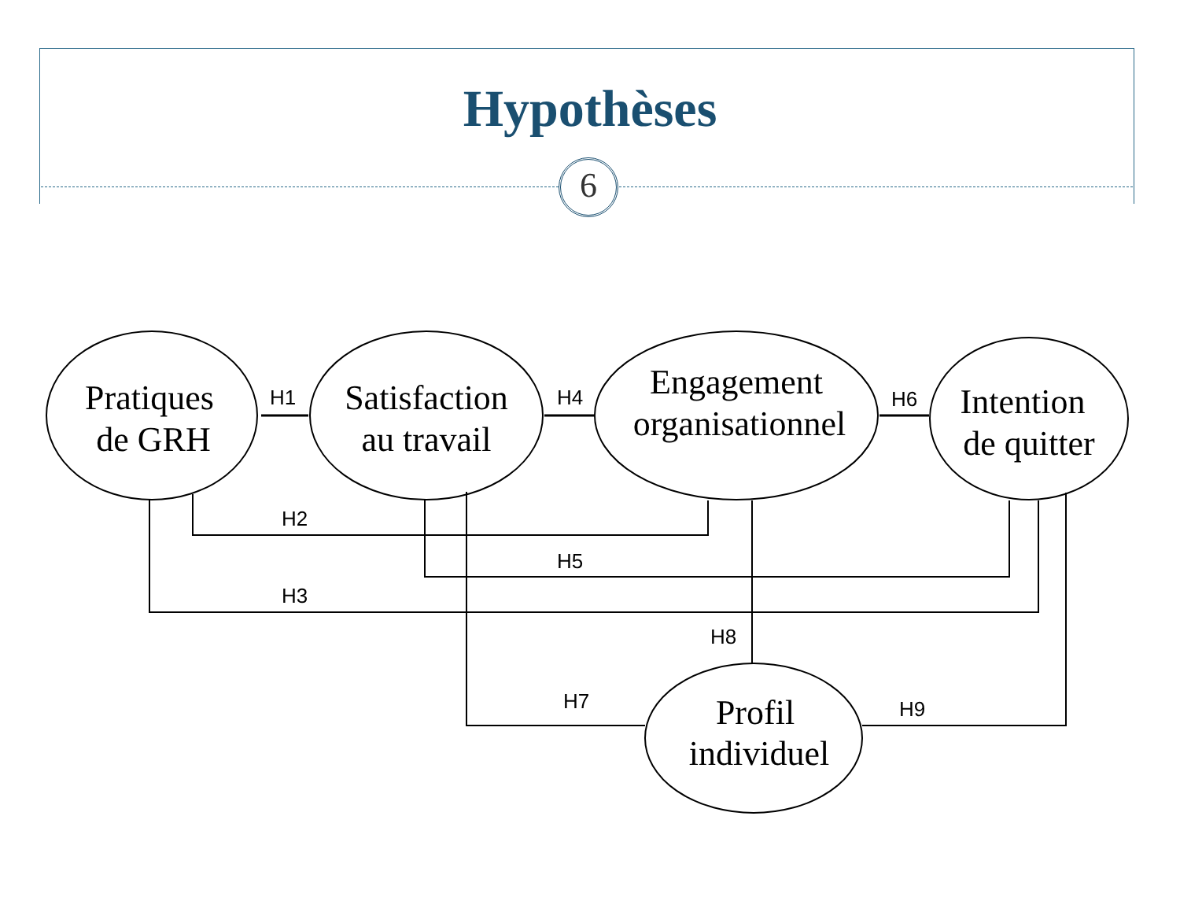Hypothèses
6
Pratiques
de GRH
Satisfaction
au travail
Engagement
organisationnel
Intention
de quitter
Profil
individuel
H1
H4
H6
H2
H5
H3
H8
H7
H9